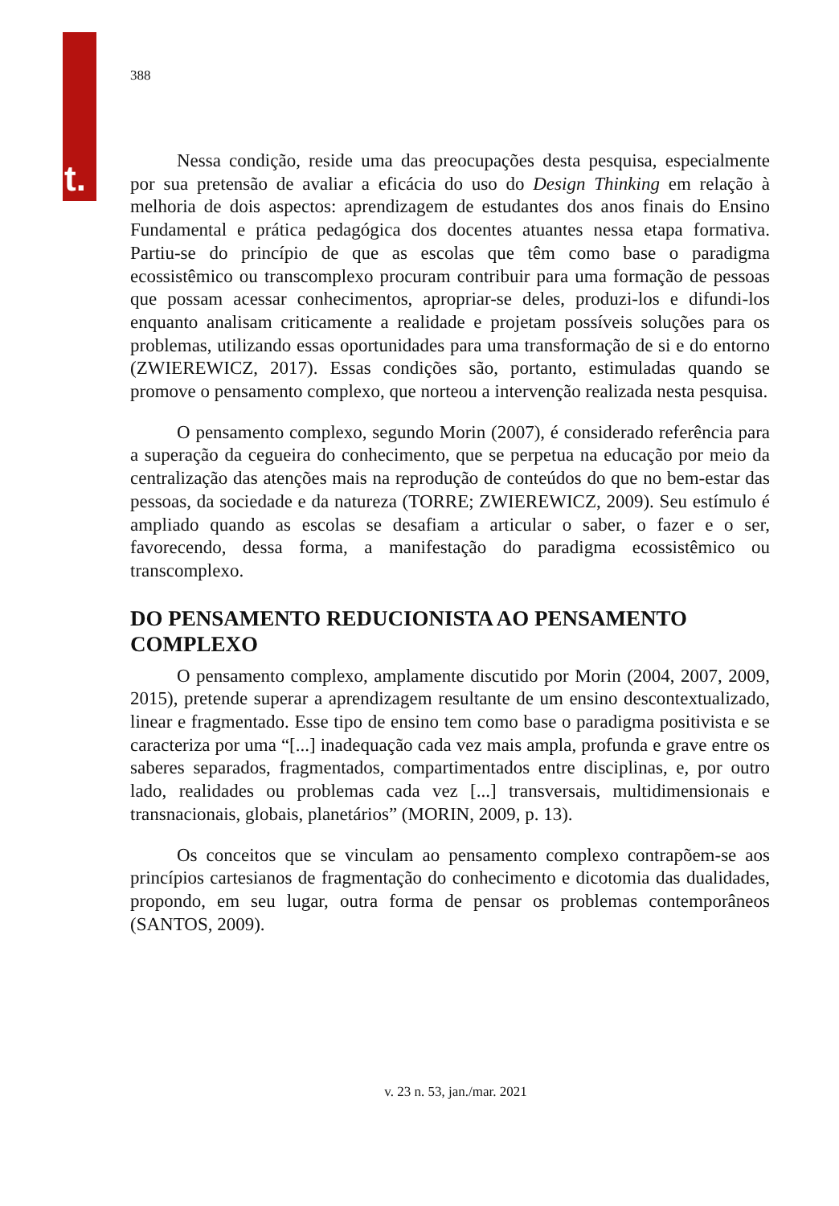t.
388
Nessa condição, reside uma das preocupações desta pesquisa, especialmente por sua pretensão de avaliar a eficácia do uso do Design Thinking em relação à melhoria de dois aspectos: aprendizagem de estudantes dos anos finais do Ensino Fundamental e prática pedagógica dos docentes atuantes nessa etapa formativa. Partiu-se do princípio de que as escolas que têm como base o paradigma ecossistêmico ou transcomplexo procuram contribuir para uma formação de pessoas que possam acessar conhecimentos, apropriar-se deles, produzi-los e difundi-los enquanto analisam criticamente a realidade e projetam possíveis soluções para os problemas, utilizando essas oportunidades para uma transformação de si e do entorno (ZWIEREWICZ, 2017). Essas condições são, portanto, estimuladas quando se promove o pensamento complexo, que norteou a intervenção realizada nesta pesquisa.
O pensamento complexo, segundo Morin (2007), é considerado referência para a superação da cegueira do conhecimento, que se perpetua na educação por meio da centralização das atenções mais na reprodução de conteúdos do que no bem-estar das pessoas, da sociedade e da natureza (TORRE; ZWIEREWICZ, 2009). Seu estímulo é ampliado quando as escolas se desafiam a articular o saber, o fazer e o ser, favorecendo, dessa forma, a manifestação do paradigma ecossistêmico ou transcomplexo.
DO PENSAMENTO REDUCIONISTA AO PENSAMENTO COMPLEXO
O pensamento complexo, amplamente discutido por Morin (2004, 2007, 2009, 2015), pretende superar a aprendizagem resultante de um ensino descontextualizado, linear e fragmentado. Esse tipo de ensino tem como base o paradigma positivista e se caracteriza por uma “[...] inadequação cada vez mais ampla, profunda e grave entre os saberes separados, fragmentados, compartimentados entre disciplinas, e, por outro lado, realidades ou problemas cada vez [...] transversais, multidimensionais e transnacionais, globais, planetários” (MORIN, 2009, p. 13).
Os conceitos que se vinculam ao pensamento complexo contrapõem-se aos princípios cartesianos de fragmentação do conhecimento e dicotomia das dualidades, propondo, em seu lugar, outra forma de pensar os problemas contemporâneos (SANTOS, 2009).
v. 23 n. 53, jan./mar. 2021